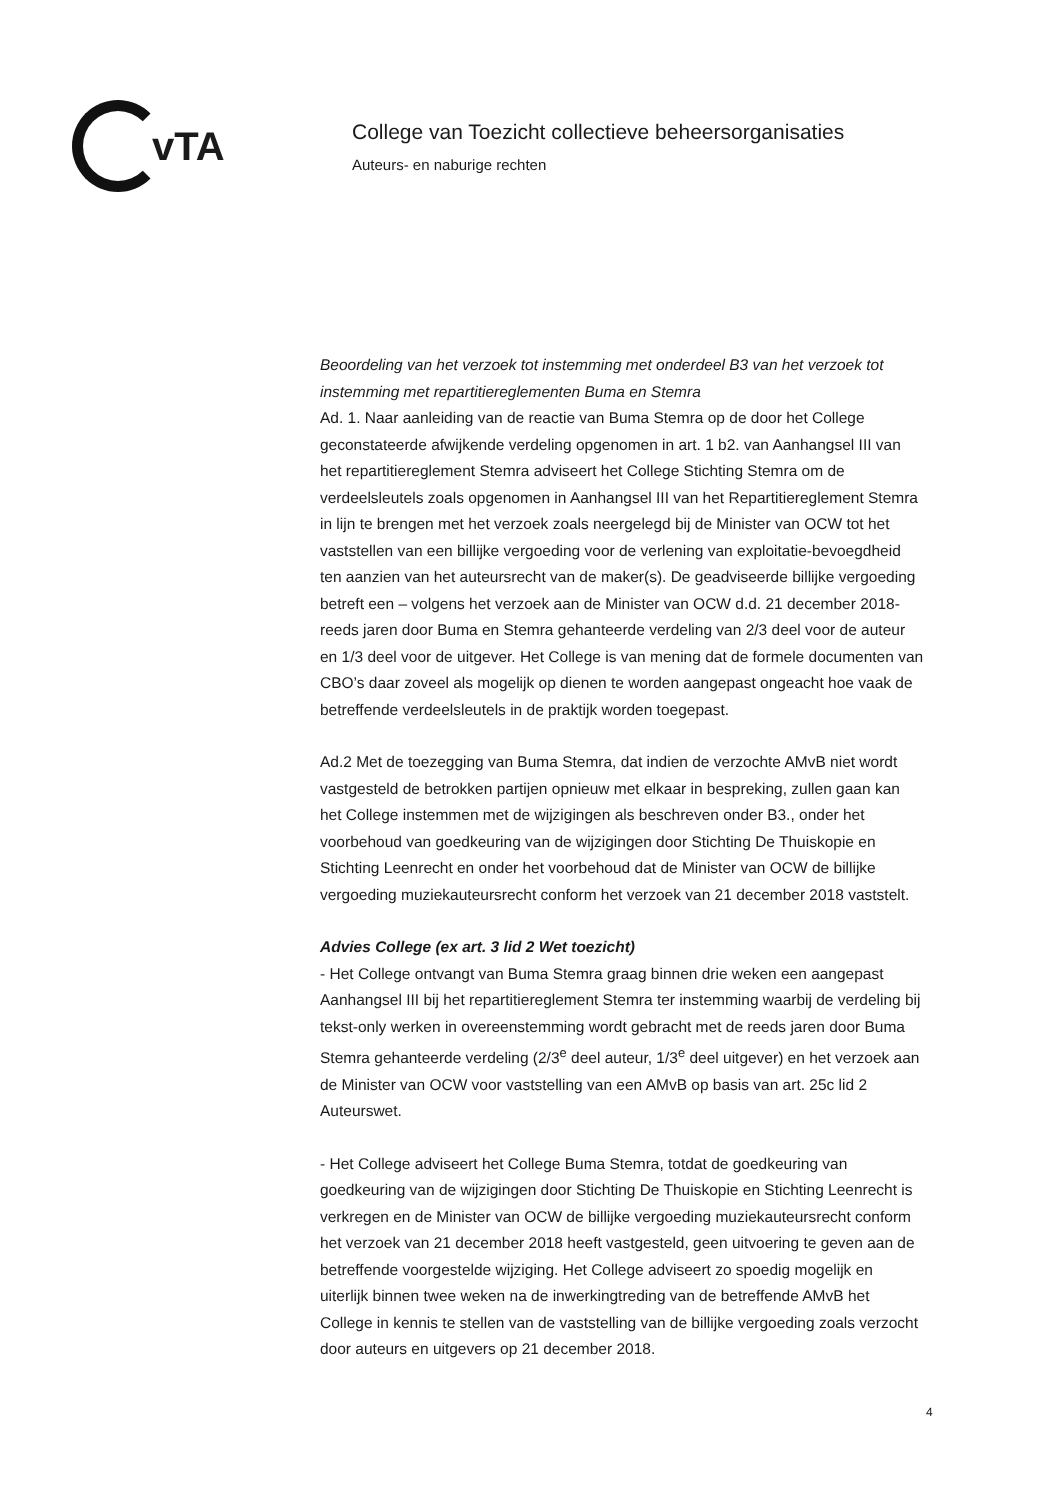vTA
College van Toezicht collectieve beheersorganisaties
Auteurs- en naburige rechten
Beoordeling van het verzoek tot instemming met onderdeel B3 van het verzoek tot instemming met repartitiereglementen Buma en Stemra
Ad. 1. Naar aanleiding van de reactie van Buma Stemra op de door het College geconstateerde afwijkende verdeling opgenomen in art. 1 b2. van Aanhangsel III van het repartitiereglement Stemra adviseert het College Stichting Stemra om de verdeelsleutels zoals opgenomen in Aanhangsel III van het Repartitiereglement Stemra in lijn te brengen met het verzoek zoals neergelegd bij de Minister van OCW tot het vaststellen van een billijke vergoeding voor de verlening van exploitatie-bevoegdheid ten aanzien van het auteursrecht van de maker(s). De geadviseerde billijke vergoeding betreft een – volgens het verzoek aan de Minister van OCW d.d. 21 december 2018- reeds jaren door Buma en Stemra gehanteerde verdeling van 2/3 deel voor de auteur en 1/3 deel voor de uitgever. Het College is van mening dat de formele documenten van CBO’s daar zoveel als mogelijk op dienen te worden aangepast ongeacht hoe vaak de betreffende verdeelsleutels in de praktijk worden toegepast.
Ad.2 Met de toezegging van Buma Stemra, dat indien de verzochte AMvB niet wordt vastgesteld de betrokken partijen opnieuw met elkaar in bespreking, zullen gaan kan het College instemmen met de wijzigingen als beschreven onder B3., onder het voorbehoud van goedkeuring van de wijzigingen door Stichting De Thuiskopie en Stichting Leenrecht en onder het voorbehoud dat de Minister van OCW de billijke vergoeding muziekauteursrecht conform het verzoek van 21 december 2018 vaststelt.
Advies College (ex art. 3 lid 2 Wet toezicht)
- Het College ontvangt van Buma Stemra graag binnen drie weken een aangepast Aanhangsel III bij het repartitiereglement Stemra ter instemming waarbij de verdeling bij tekst-only werken in overeenstemming wordt gebracht met de reeds jaren door Buma Stemra gehanteerde verdeling (2/3<sup>e</sup> deel auteur, 1/3<sup>e</sup> deel uitgever) en het verzoek aan de Minister van OCW voor vaststelling van een AMvB op basis van art. 25c lid 2 Auteurswet.
- Het College adviseert het College Buma Stemra, totdat de goedkeuring van goedkeuring van de wijzigingen door Stichting De Thuiskopie en Stichting Leenrecht is verkregen en de Minister van OCW de billijke vergoeding muziekauteursrecht conform het verzoek van 21 december 2018 heeft vastgesteld, geen uitvoering te geven aan de betreffende voorgestelde wijziging. Het College adviseert zo spoedig mogelijk en uiterlijk binnen twee weken na de inwerkingtreding van de betreffende AMvB het College in kennis te stellen van de vaststelling van de billijke vergoeding zoals verzocht door auteurs en uitgevers op 21 december 2018.
4